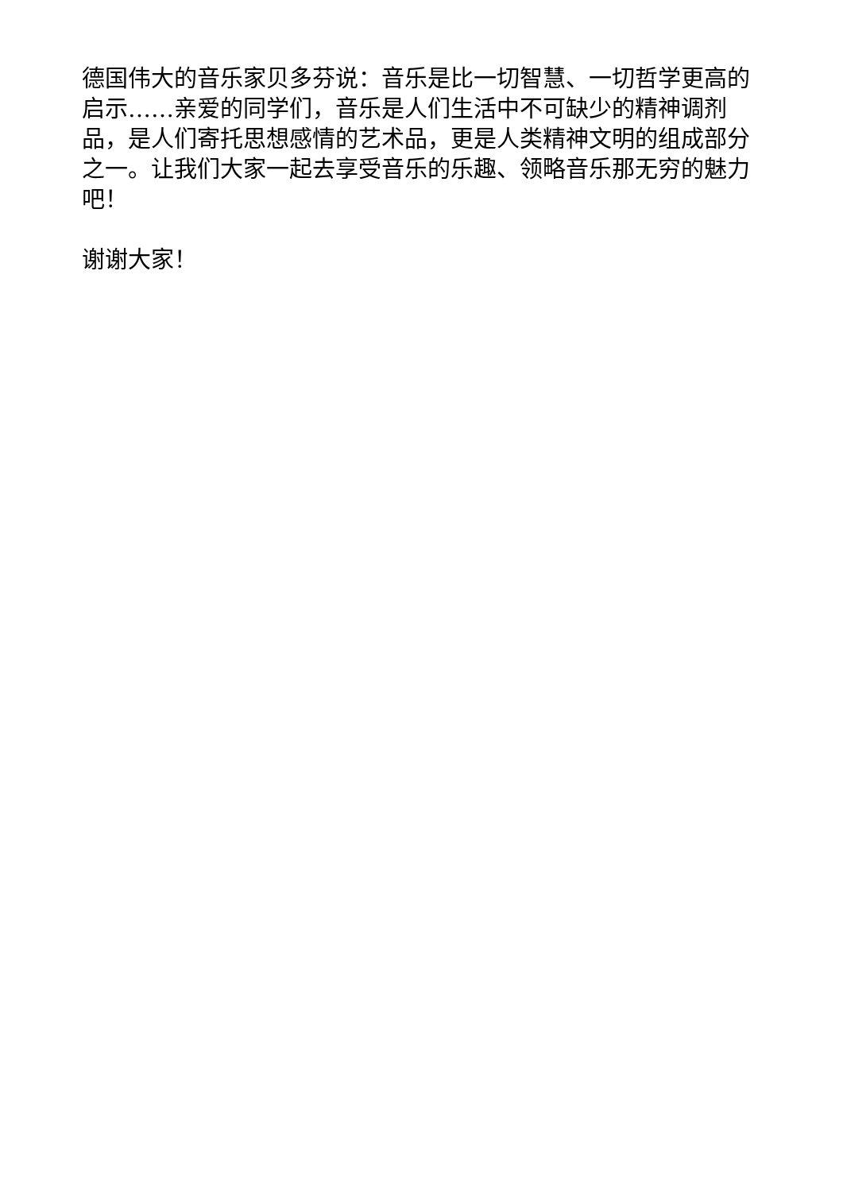德国伟大的音乐家贝多芬说：音乐是比一切智慧、一切哲学更高的启示……亲爱的同学们，音乐是人们生活中不可缺少的精神调剂品，是人们寄托思想感情的艺术品，更是人类精神文明的组成部分之一。让我们大家一起去享受音乐的乐趣、领略音乐那无穷的魅力吧！
谢谢大家！